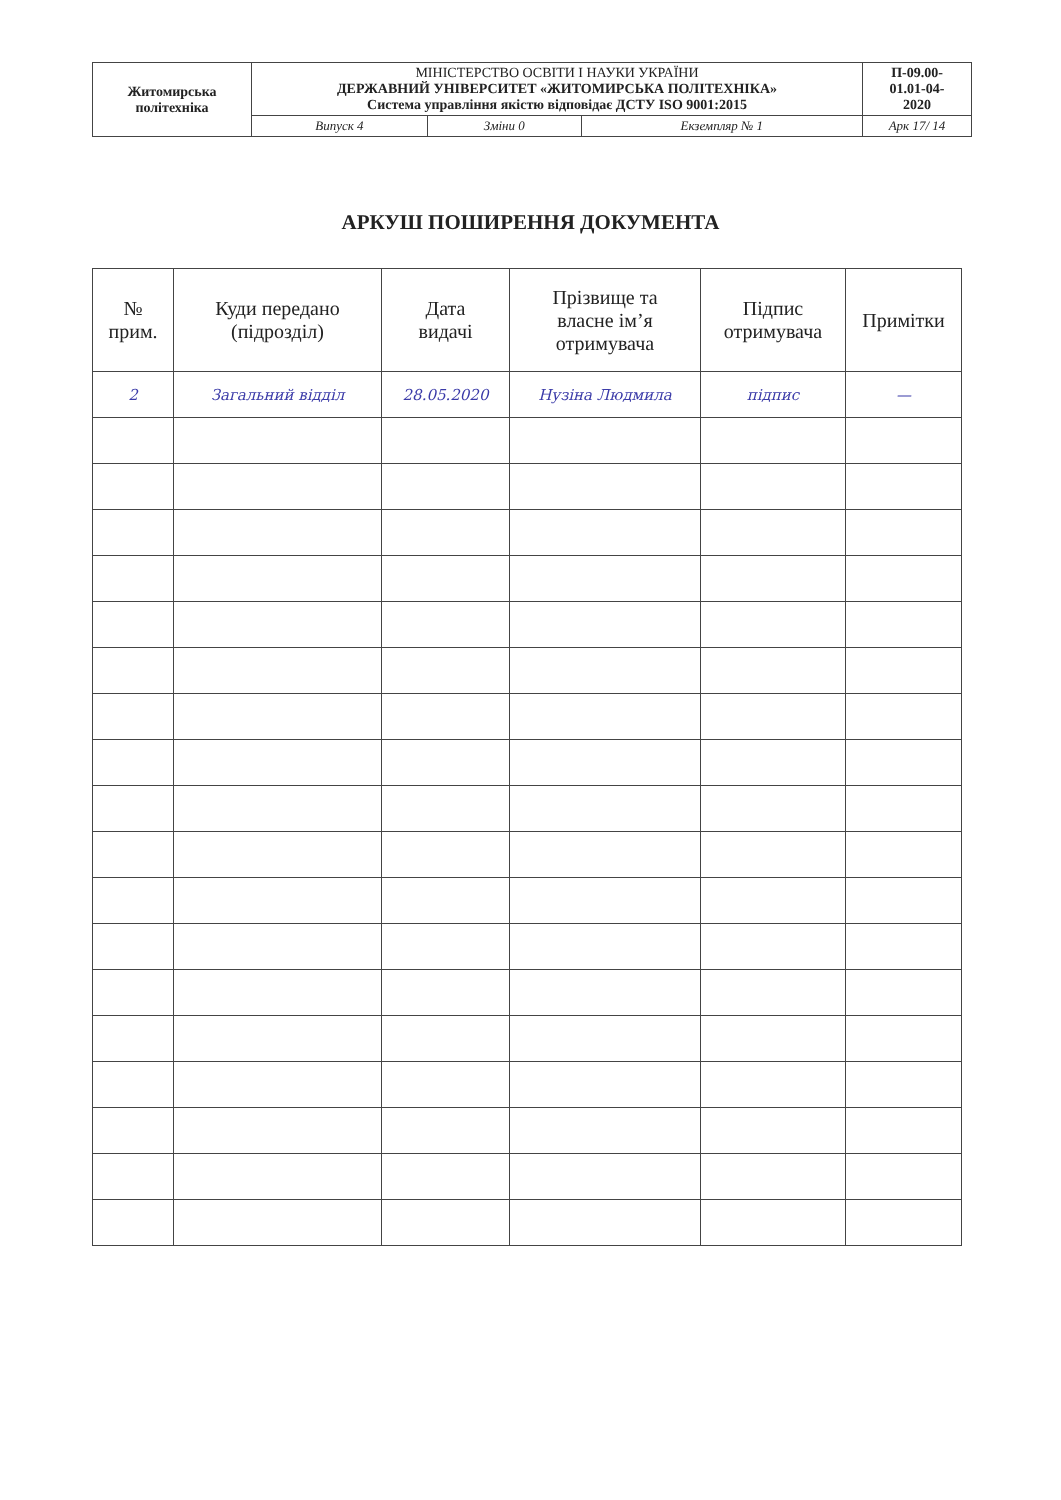| Житомирська політехніка | МІНІСТЕРСТВО ОСВІТИ І НАУКИ УКРАЇНИ ДЕРЖАВНИЙ УНІВЕРСИТЕТ «ЖИТОМИРСЬКА ПОЛІТЕХНІКА» Система управління якістю відповідає ДСТУ ISO 9001:2015 | | | П-09.00- 01.01-04- 2020 |
| | Випуск 4 | Зміни 0 | Екземпляр № 1 | Арк 17/ 14 |
АРКУШ ПОШИРЕННЯ ДОКУМЕНТА
| № прим. | Куди передано (підрозділ) | Дата видачі | Прізвище та власне ім’я отримувача | Підпис отримувача | Примітки |
| --- | --- | --- | --- | --- | --- |
| 2 | Загальний відділ | 28.05.2020 | Нузіна Людмила | підпис | — |